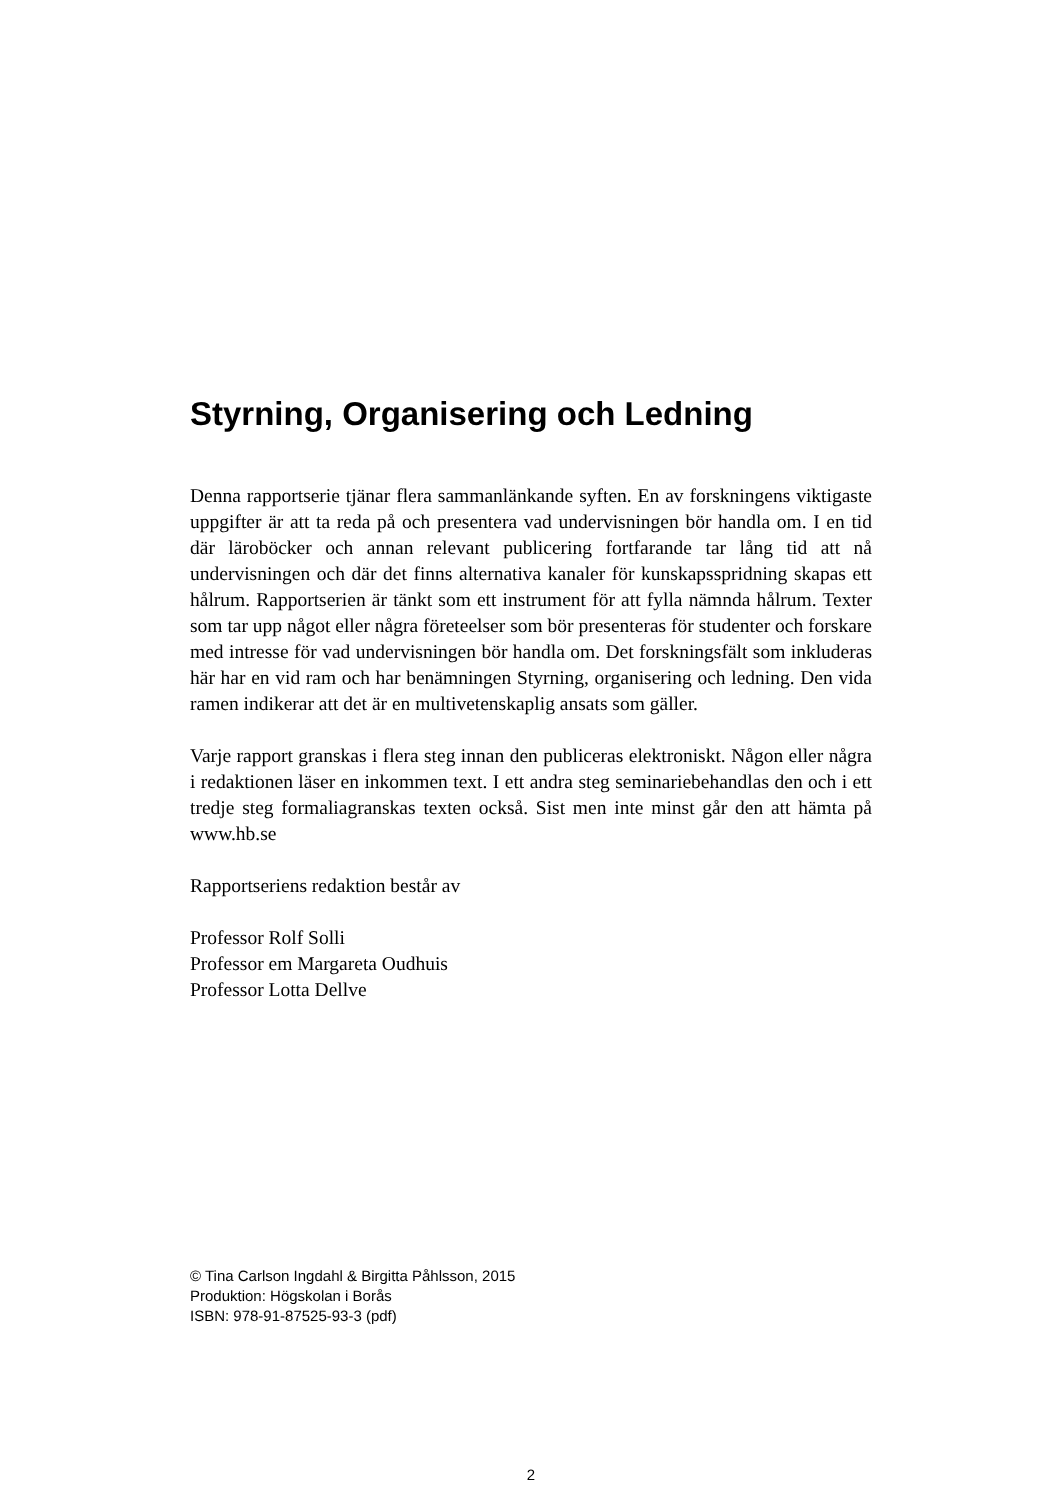Styrning, Organisering och Ledning
Denna rapportserie tjänar flera sammanlänkande syften. En av forskningens viktigaste uppgifter är att ta reda på och presentera vad undervisningen bör handla om. I en tid där läroböcker och annan relevant publicering fortfarande tar lång tid att nå undervisningen och där det finns alternativa kanaler för kunskapsspridning skapas ett hålrum. Rapportserien är tänkt som ett instrument för att fylla nämnda hålrum. Texter som tar upp något eller några företeelser som bör presenteras för studenter och forskare med intresse för vad undervisningen bör handla om. Det forskningsfält som inkluderas här har en vid ram och har benämningen Styrning, organisering och ledning. Den vida ramen indikerar att det är en multivetenskaplig ansats som gäller.
Varje rapport granskas i flera steg innan den publiceras elektroniskt. Någon eller några i redaktionen läser en inkommen text. I ett andra steg seminariebehandlas den och i ett tredje steg formaliagranskas texten också. Sist men inte minst går den att hämta på www.hb.se
Rapportseriens redaktion består av
Professor Rolf Solli
Professor em Margareta Oudhuis
Professor Lotta Dellve
© Tina Carlson Ingdahl & Birgitta Påhlsson, 2015
Produktion: Högskolan i Borås
ISBN: 978-91-87525-93-3 (pdf)
2